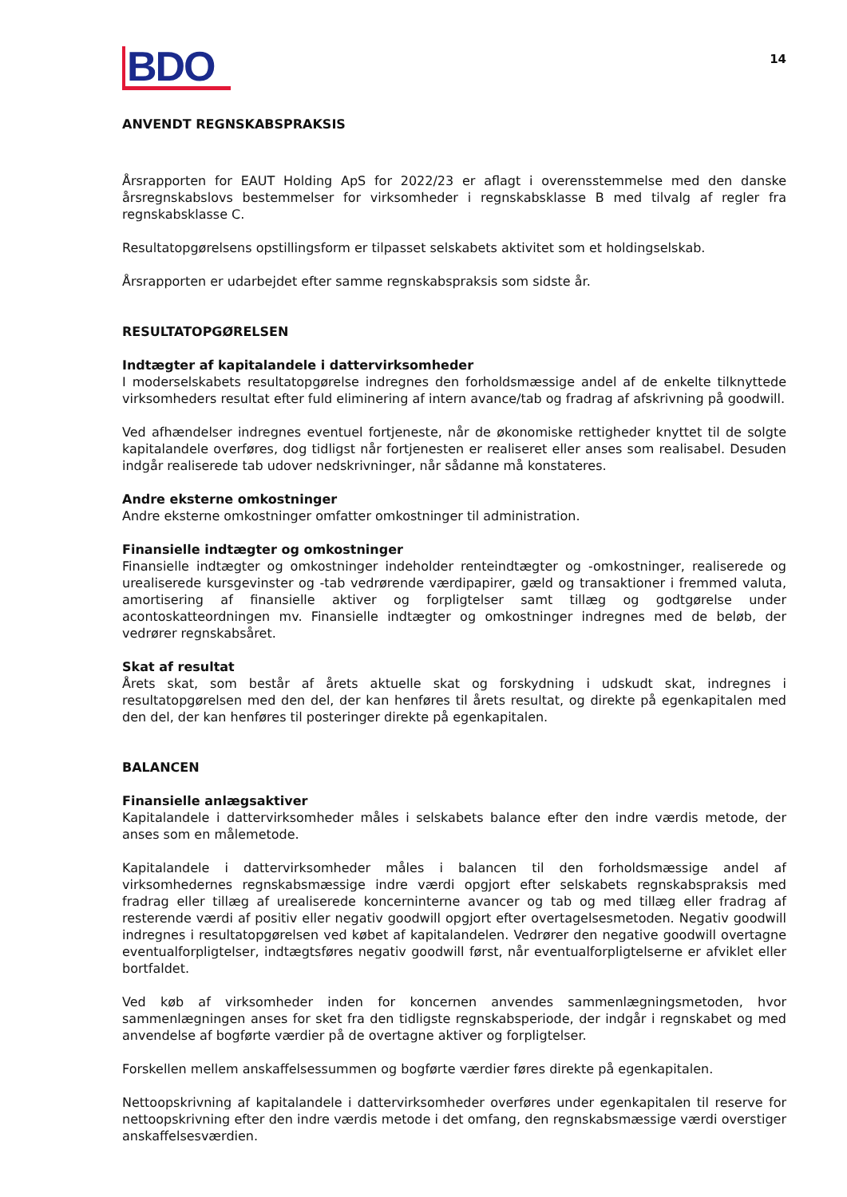BDO
14
ANVENDT REGNSKABSPRAKSIS
Årsrapporten for EAUT Holding ApS for 2022/23 er aflagt i overensstemmelse med den danske årsregnskabslovs bestemmelser for virksomheder i regnskabsklasse B med tilvalg af regler fra regnskabsklasse C.
Resultatopgørelsens opstillingsform er tilpasset selskabets aktivitet som et holdingselskab.
Årsrapporten er udarbejdet efter samme regnskabspraksis som sidste år.
RESULTATOPGØRELSEN
Indtægter af kapitalandele i dattervirksomheder
I moderselskabets resultatopgørelse indregnes den forholdsmæssige andel af de enkelte tilknyttede virksomheders resultat efter fuld eliminering af intern avance/tab og fradrag af afskrivning på goodwill.
Ved afhændelser indregnes eventuel fortjeneste, når de økonomiske rettigheder knyttet til de solgte kapitalandele overføres, dog tidligst når fortjenesten er realiseret eller anses som realisabel. Desuden indgår realiserede tab udover nedskrivninger, når sådanne må konstateres.
Andre eksterne omkostninger
Andre eksterne omkostninger omfatter omkostninger til administration.
Finansielle indtægter og omkostninger
Finansielle indtægter og omkostninger indeholder renteindtægter og -omkostninger, realiserede og urealiserede kursgevinster og -tab vedrørende værdipapirer, gæld og transaktioner i fremmed valuta, amortisering af finansielle aktiver og forpligtelser samt tillæg og godtgørelse under acontoskatteordningen mv. Finansielle indtægter og omkostninger indregnes med de beløb, der vedrører regnskabsåret.
Skat af resultat
Årets skat, som består af årets aktuelle skat og forskydning i udskudt skat, indregnes i resultatopgørelsen med den del, der kan henføres til årets resultat, og direkte på egenkapitalen med den del, der kan henføres til posteringer direkte på egenkapitalen.
BALANCEN
Finansielle anlægsaktiver
Kapitalandele i dattervirksomheder måles i selskabets balance efter den indre værdis metode, der anses som en målemetode.
Kapitalandele i dattervirksomheder måles i balancen til den forholdsmæssige andel af virksomhedernes regnskabsmæssige indre værdi opgjort efter selskabets regnskabspraksis med fradrag eller tillæg af urealiserede koncerninterne avancer og tab og med tillæg eller fradrag af resterende værdi af positiv eller negativ goodwill opgjort efter overtagelsesmetoden. Negativ goodwill indregnes i resultatopgørelsen ved købet af kapitalandelen. Vedrører den negative goodwill overtagne eventualforpligtelser, indtægtsføres negativ goodwill først, når eventualforpligtelserne er afviklet eller bortfaldet.
Ved køb af virksomheder inden for koncernen anvendes sammenlægningsmetoden, hvor sammenlægningen anses for sket fra den tidligste regnskabsperiode, der indgår i regnskabet og med anvendelse af bogførte værdier på de overtagne aktiver og forpligtelser.
Forskellen mellem anskaffelsessummen og bogførte værdier føres direkte på egenkapitalen.
Nettoopskrivning af kapitalandele i dattervirksomheder overføres under egenkapitalen til reserve for nettoopskrivning efter den indre værdis metode i det omfang, den regnskabsmæssige værdi overstiger anskaffelsesværdien.